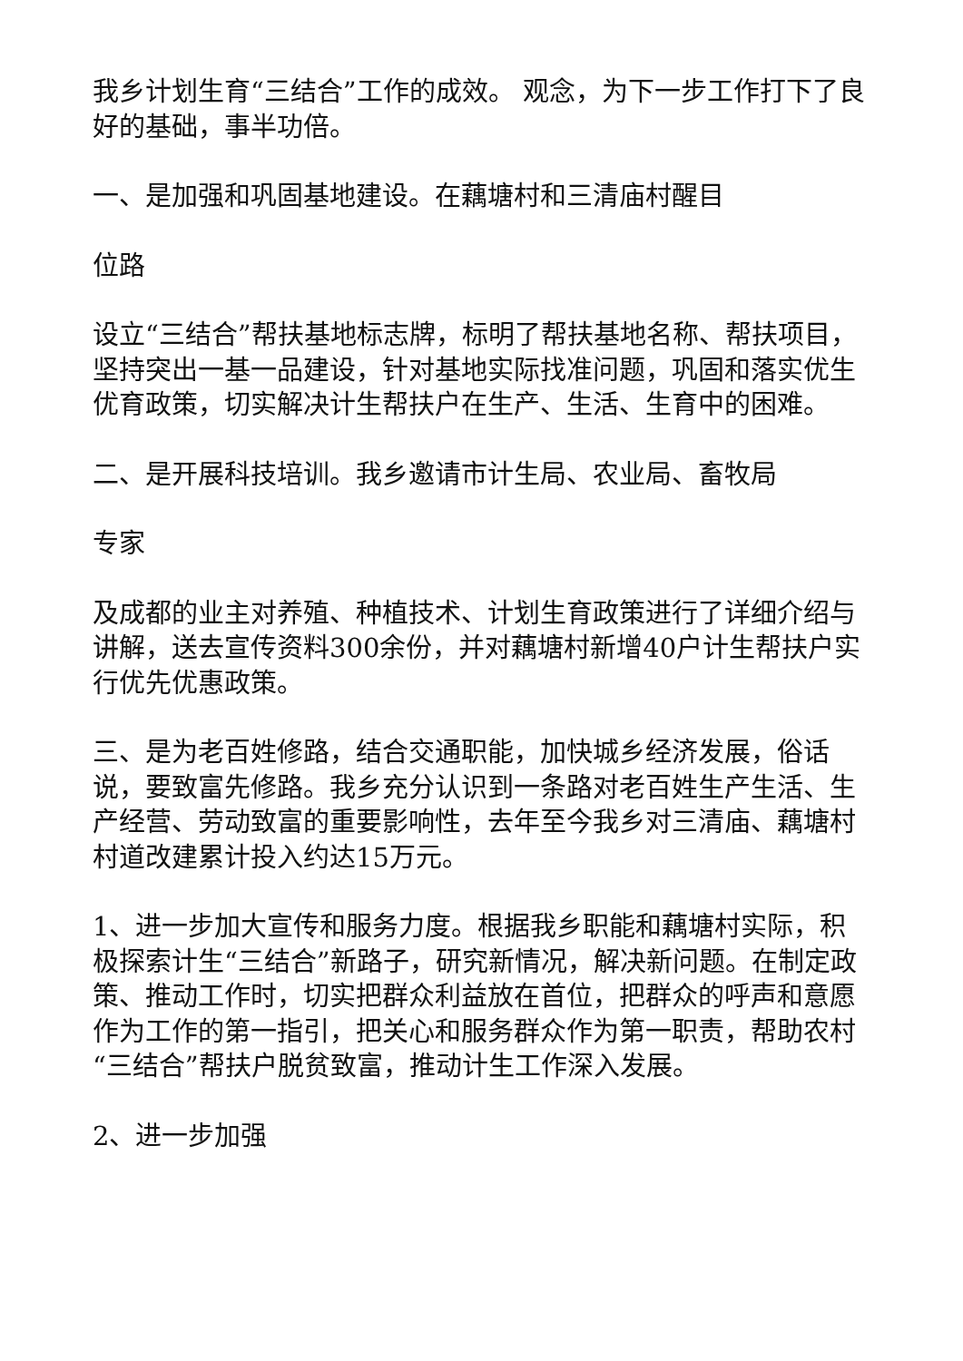我乡计划生育“三结合”工作的成效。 观念，为下一步工作打下了良好的基础，事半功倍。
一、是加强和巩固基地建设。在藕塘村和三清庙村醒目
位路
设立“三结合”帮扶基地标志牌，标明了帮扶基地名称、帮扶项目，坚持突出一基一品建设，针对基地实际找准问题，巩固和落实优生优育政策，切实解决计生帮扶户在生产、生活、生育中的困难。
二、是开展科技培训。我乡邀请市计生局、农业局、畜牧局
专家
及成都的业主对养殖、种植技术、计划生育政策进行了详细介绍与讲解，送去宣传资料300余份，并对藕塘村新增40户计生帮扶户实行优先优惠政策。
三、是为老百姓修路，结合交通职能，加快城乡经济发展，俗话说，要致富先修路。我乡充分认识到一条路对老百姓生产生活、生产经营、劳动致富的重要影响性，去年至今我乡对三清庙、藕塘村村道改建累计投入约达15万元。
1、进一步加大宣传和服务力度。根据我乡职能和藕塘村实际，积极探索计生“三结合”新路子，研究新情况，解决新问题。在制定政策、推动工作时，切实把群众利益放在首位，把群众的呼声和意愿作为工作的第一指引，把关心和服务群众作为第一职责，帮助农村“三结合”帮扶户脱贫致富，推动计生工作深入发展。
2、进一步加强